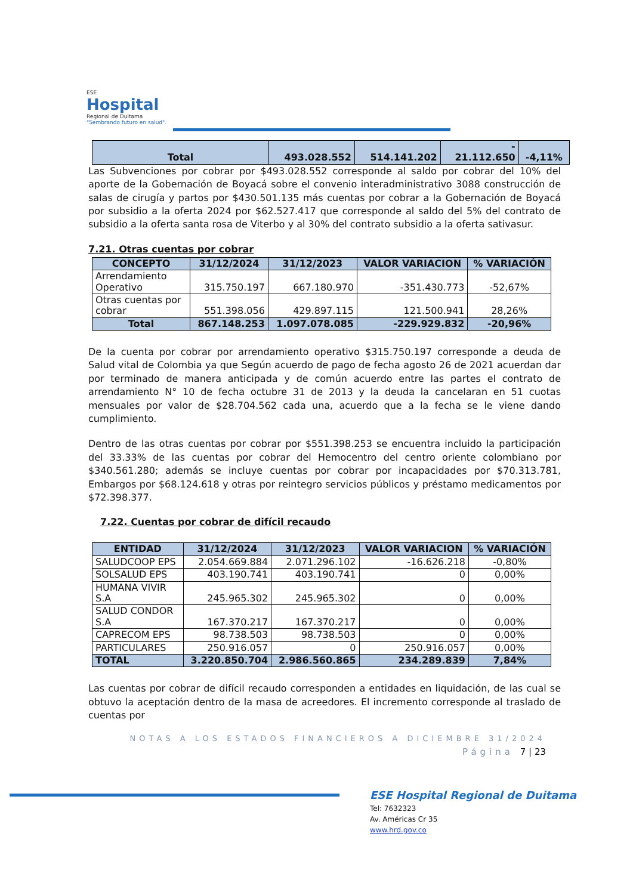ESE
Hospital
Regional de Duitama
"Sembrando futuro en salud".
| Total | 493.028.552 | 514.141.202 | - 21.112.650 | -4,11% |
Las Subvenciones por cobrar por $493.028.552 corresponde al saldo por cobrar del 10% del aporte de la Gobernación de Boyacá sobre el convenio interadministrativo 3088 construcción de salas de cirugía y partos por $430.501.135 más cuentas por cobrar a la Gobernación de Boyacá por subsidio a la oferta 2024 por $62.527.417 que corresponde al saldo del 5% del contrato de subsidio a la oferta santa rosa de Viterbo y al 30% del contrato subsidio a la oferta sativasur.
7.21. Otras cuentas por cobrar
| CONCEPTO | 31/12/2024 | 31/12/2023 | VALOR VARIACION | % VARIACIÓN |
| --- | --- | --- | --- | --- |
| Arrendamiento Operativo | 315.750.197 | 667.180.970 | -351.430.773 | -52,67% |
| Otras cuentas por cobrar | 551.398.056 | 429.897.115 | 121.500.941 | 28,26% |
| Total | 867.148.253 | 1.097.078.085 | -229.929.832 | -20,96% |
De la cuenta por cobrar por arrendamiento operativo $315.750.197 corresponde a deuda de Salud vital de Colombia ya que Según acuerdo de pago de fecha agosto 26 de 2021 acuerdan dar por terminado de manera anticipada y de común acuerdo entre las partes el contrato de arrendamiento N° 10 de fecha octubre 31 de 2013 y la deuda la cancelaran en 51 cuotas mensuales por valor de $28.704.562 cada una, acuerdo que a la fecha se le viene dando cumplimiento.
Dentro de las otras cuentas por cobrar por $551.398.253 se encuentra incluido la participación del 33.33% de las cuentas por cobrar del Hemocentro del centro oriente colombiano por $340.561.280; además se incluye cuentas por cobrar por incapacidades por $70.313.781, Embargos por $68.124.618 y otras por reintegro servicios públicos y préstamo medicamentos por $72.398.377.
7.22. Cuentas por cobrar de difícil recaudo
| ENTIDAD | 31/12/2024 | 31/12/2023 | VALOR VARIACION | % VARIACIÓN |
| --- | --- | --- | --- | --- |
| SALUDCOOP EPS | 2.054.669.884 | 2.071.296.102 | -16.626.218 | -0,80% |
| SOLSALUD EPS | 403.190.741 | 403.190.741 | 0 | 0,00% |
| HUMANA VIVIR S.A | 245.965.302 | 245.965.302 | 0 | 0,00% |
| SALUD CONDOR S.A | 167.370.217 | 167.370.217 | 0 | 0,00% |
| CAPRECOM EPS | 98.738.503 | 98.738.503 | 0 | 0,00% |
| PARTICULARES | 250.916.057 | 0 | 250.916.057 | 0,00% |
| TOTAL | 3.220.850.704 | 2.986.560.865 | 234.289.839 | 7,84% |
Las cuentas por cobrar de difícil recaudo corresponden a entidades en liquidación, de las cual se obtuvo la aceptación dentro de la masa de acreedores. El incremento corresponde al traslado de cuentas por
NOTAS A LOS ESTADOS FINANCIEROS A DICIEMBRE 31/2024
Página 7 | 23
ESE Hospital Regional de Duitama
Tel: 7632323
Av. Américas Cr 35
www.hrd.gov.co